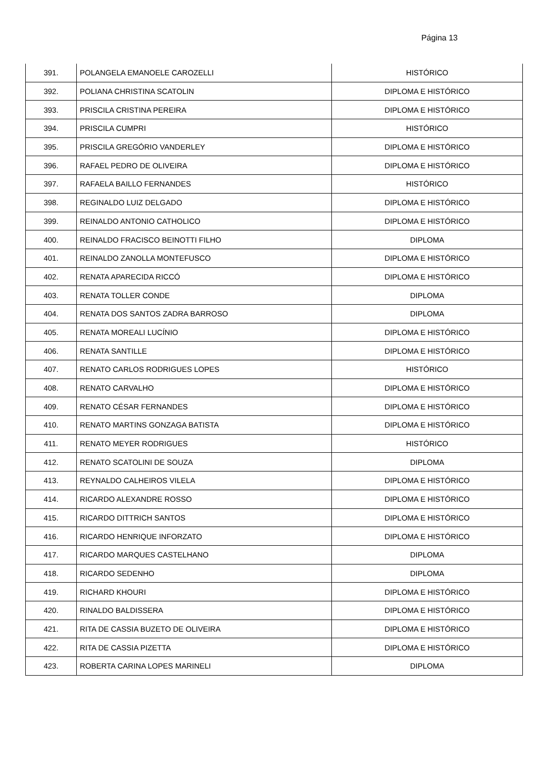Página 13
| 391. | POLANGELA EMANOELE CAROZELLI | HISTÓRICO |
| 392. | POLIANA CHRISTINA SCATOLIN | DIPLOMA E HISTÓRICO |
| 393. | PRISCILA CRISTINA PEREIRA | DIPLOMA E HISTÓRICO |
| 394. | PRISCILA CUMPRI | HISTÓRICO |
| 395. | PRISCILA GREGÓRIO VANDERLEY | DIPLOMA E HISTÓRICO |
| 396. | RAFAEL PEDRO DE OLIVEIRA | DIPLOMA E HISTÓRICO |
| 397. | RAFAELA BAILLO FERNANDES | HISTÓRICO |
| 398. | REGINALDO LUIZ DELGADO | DIPLOMA E HISTÓRICO |
| 399. | REINALDO ANTONIO CATHOLICO | DIPLOMA E HISTÓRICO |
| 400. | REINALDO FRACISCO BEINOTTI FILHO | DIPLOMA |
| 401. | REINALDO ZANOLLA MONTEFUSCO | DIPLOMA E HISTÓRICO |
| 402. | RENATA APARECIDA RICCÓ | DIPLOMA E HISTÓRICO |
| 403. | RENATA TOLLER CONDE | DIPLOMA |
| 404. | RENATA DOS SANTOS ZADRA BARROSO | DIPLOMA |
| 405. | RENATA MOREALI LUCÍNIO | DIPLOMA E HISTÓRICO |
| 406. | RENATA SANTILLE | DIPLOMA E HISTÓRICO |
| 407. | RENATO CARLOS RODRIGUES LOPES | HISTÓRICO |
| 408. | RENATO CARVALHO | DIPLOMA E HISTÓRICO |
| 409. | RENATO CÉSAR FERNANDES | DIPLOMA E HISTÓRICO |
| 410. | RENATO MARTINS GONZAGA BATISTA | DIPLOMA E HISTÓRICO |
| 411. | RENATO MEYER RODRIGUES | HISTÓRICO |
| 412. | RENATO SCATOLINI DE SOUZA | DIPLOMA |
| 413. | REYNALDO CALHEIROS VILELA | DIPLOMA E HISTÓRICO |
| 414. | RICARDO ALEXANDRE ROSSO | DIPLOMA E HISTÓRICO |
| 415. | RICARDO DITTRICH SANTOS | DIPLOMA E HISTÓRICO |
| 416. | RICARDO HENRIQUE INFORZATO | DIPLOMA E HISTÓRICO |
| 417. | RICARDO MARQUES CASTELHANO | DIPLOMA |
| 418. | RICARDO SEDENHO | DIPLOMA |
| 419. | RICHARD KHOURI | DIPLOMA E HISTÓRICO |
| 420. | RINALDO BALDISSERA | DIPLOMA E HISTÓRICO |
| 421. | RITA DE CASSIA BUZETO DE OLIVEIRA | DIPLOMA E HISTÓRICO |
| 422. | RITA DE CASSIA PIZETTA | DIPLOMA E HISTÓRICO |
| 423. | ROBERTA CARINA LOPES MARINELI | DIPLOMA |